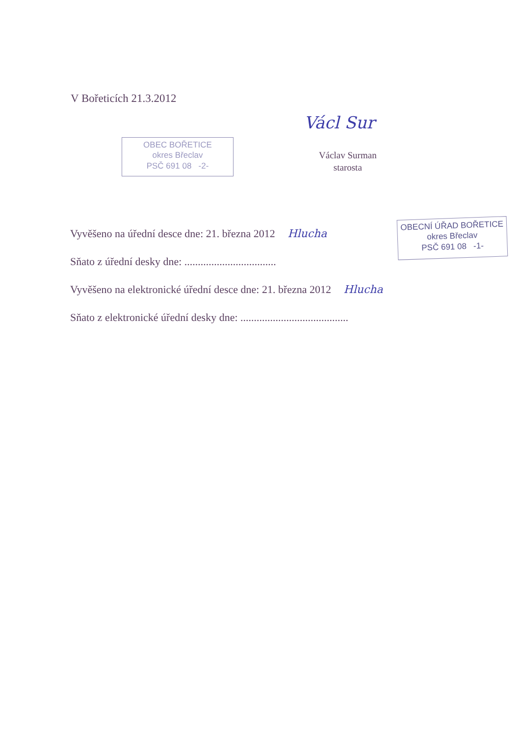V Bořeticích 21.3.2012
Václ Sur
Václav Surman
starosta
OBEC BOŘETICE
okres Břeclav
PSČ 691 08 -2-
Vyvěšeno na úřední desce dne: 21. března 2012 Hlucha
Sňato z úřední desky dne: ..................................
Vyvěšeno na elektronické úřední desce dne: 21. března 2012 Hlucha
Sňato z elektronické úřední desky dne: ........................................
OBECNÍ ÚŘAD BOŘETICE
okres Břeclav
PSČ 691 08 -1-